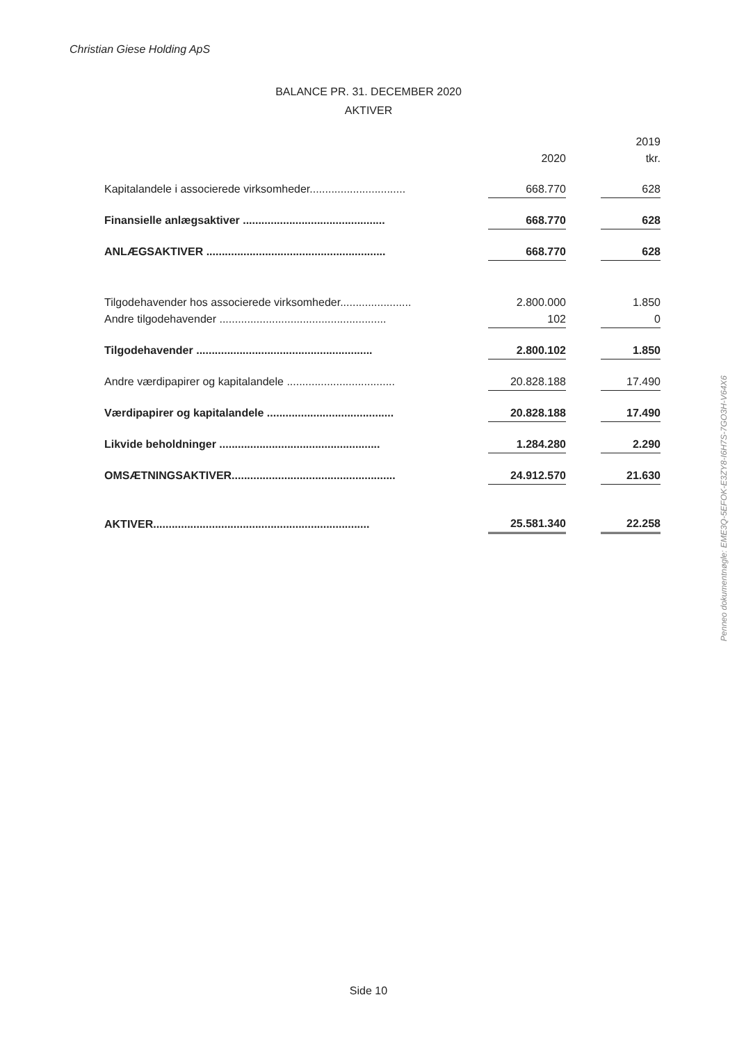Christian Giese Holding ApS
BALANCE PR. 31. DECEMBER 2020
AKTIVER
| | | | | 2019 |
| | | 2020 | | tkr. |
| Kapitalandele i associerede virksomheder............................... | | 668.770 | | 628 |
| Finansielle anlægsaktiver .............................................. | | 668.770 | | 628 |
| ANLÆGSAKTIVER .......................................................... | | 668.770 | | 628 |
| Tilgodehavender hos associerede virksomheder....................... | | 2.800.000 | | 1.850 |
| Andre tilgodehavender ...................................................... | | 102 | | 0 |
| Tilgodehavender ......................................................... | | 2.800.102 | | 1.850 |
| Andre værdipapirer og kapitalandele ................................... | | 20.828.188 | | 17.490 |
| Værdipapirer og kapitalandele ......................................... | | 20.828.188 | | 17.490 |
| Likvide beholdninger .................................................... | | 1.284.280 | | 2.290 |
| OMSÆTNINGSAKTIVER..................................................... | | 24.912.570 | | 21.630 |
| AKTIVER...................................................................... | | 25.581.340 | | 22.258 |
Penneo dokumentnøgle: EME3Q-5EFOK-E3ZY8-I6H7S-7GO3H-V64X6
Side 10